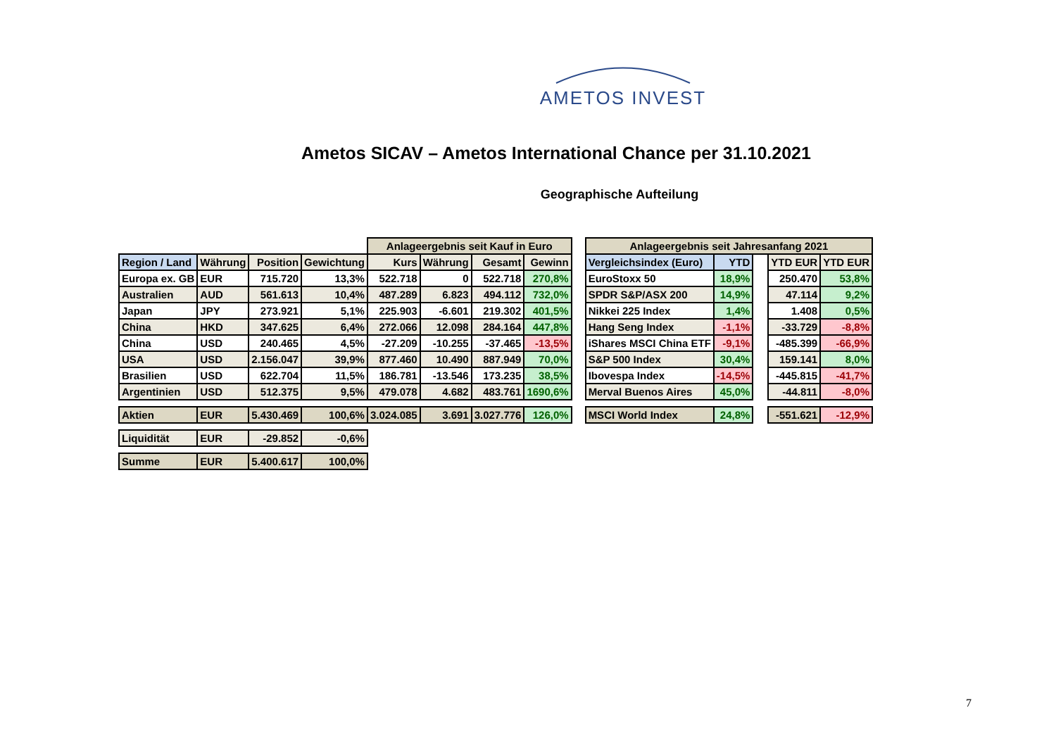AMETOS INVEST
Ametos SICAV – Ametos International Chance per 31.10.2021
Geographische Aufteilung
| | | | | Anlageergebnis seit Kauf in Euro | | | |
| Region / Land | Währung | Position | Gewichtung | Kurs | Währung | Gesamt | Gewinn |
| Europa ex. GB | EUR | 715.720 | 13,3% | 522.718 | 0 | 522.718 | 270,8% |
| Australien | AUD | 561.613 | 10,4% | 487.289 | 6.823 | 494.112 | 732,0% |
| Japan | JPY | 273.921 | 5,1% | 225.903 | -6.601 | 219.302 | 401,5% |
| China | HKD | 347.625 | 6,4% | 272.066 | 12.098 | 284.164 | 447,8% |
| China | USD | 240.465 | 4,5% | -27.209 | -10.255 | -37.465 | -13,5% |
| USA | USD | 2.156.047 | 39,9% | 877.460 | 10.490 | 887.949 | 70,0% |
| Brasilien | USD | 622.704 | 11,5% | 186.781 | -13.546 | 173.235 | 38,5% |
| Argentinien | USD | 512.375 | 9,5% | 479.078 | 4.682 | 483.761 | 1690,6% |
| Aktien | EUR | 5.430.469 | 100,6% | 3.024.085 | 3.691 | 3.027.776 | 126,0% |
| Liquidität | EUR | -29.852 | -0,6% | | | | |
| Summe | EUR | 5.400.617 | 100,0% | | | | |
| Anlageergebnis seit Jahresanfang 2021 | | | | |
| Vergleichsindex (Euro) | YTD | | YTD EUR | YTD EUR |
| EuroStoxx 50 | 18,9% | | 250.470 | 53,8% |
| SPDR S&P/ASX 200 | 14,9% | | 47.114 | 9,2% |
| Nikkei 225 Index | 1,4% | | 1.408 | 0,5% |
| Hang Seng Index | -1,1% | | -33.729 | -8,8% |
| iShares MSCI China ETF | -9,1% | | -485.399 | -66,9% |
| S&P 500 Index | 30,4% | | 159.141 | 8,0% |
| Ibovespa Index | -14,5% | | -445.815 | -41,7% |
| Merval Buenos Aires | 45,0% | | -44.811 | -8,0% |
| MSCI World Index | 24,8% | | -551.621 | -12,9% |
7